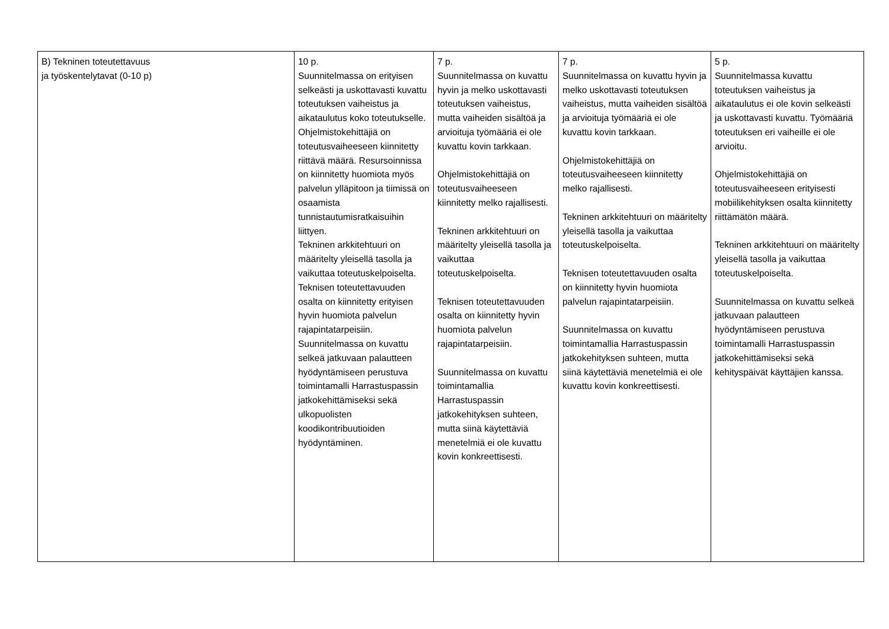| B) Tekninen toteutettavuus ja työskentelytavat (0-10 p) | 10 p. Suunnitelmassa on erityisen selkeästi ja uskottavasti kuvattu toteutuksen vaiheistus ja aikataulutus koko toteutukselle. Ohjelmistokehittäjiä on toteutusvaiheeseen kiinnitetty riittävä määrä. Resursoinnissa on kiinnitetty huomiota myös palvelun ylläpitoon ja tiimissä on osaamista tunnistautumisratkaisuihin liittyen. Tekninen arkkitehtuuri on määritelty yleisellä tasolla ja vaikuttaa toteutuskelpoiselta. Teknisen toteutettavuuden osalta on kiinnitetty erityisen hyvin huomiota palvelun rajapintatarpeisiin. Suunnitelmassa on kuvattu selkeä jatkuvaan palautteen hyödyntämiseen perustuva toimintamalli Harrastuspassin jatkokehittämiseksi sekä ulkopuolisten koodikontribuutioiden hyödyntäminen. | 7 p. Suunnitelmassa on kuvattu hyvin ja melko uskottavasti toteutuksen vaiheistus, mutta vaiheiden sisältöä ja arvioituja työmääriä ei ole kuvattu kovin tarkkaan. Ohjelmistokehittäjiä on toteutusvaiheeseen kiinnitetty melko rajallisesti. Tekninen arkkitehtuuri on määritelty yleisellä tasolla ja vaikuttaa toteutuskelpoiselta. Teknisen toteutettavuuden osalta on kiinnitetty hyvin huomiota palvelun rajapintatarpeisiin. Suunnitelmassa on kuvattu toimintamallia Harrastuspassin jatkokehityksen suhteen, mutta siinä käytettäviä menetelmiä ei ole kuvattu kovin konkreettisesti. | 7 p. Suunnitelmassa on kuvattu hyvin ja melko uskottavasti toteutuksen vaiheistus, mutta vaiheiden sisältöä ja arvioituja työmääriä ei ole kuvattu kovin tarkkaan. Ohjelmistokehittäjiä on toteutusvaiheeseen kiinnitetty melko rajallisesti. Tekninen arkkitehtuuri on määritelty yleisellä tasolla ja vaikuttaa toteutuskelpoiselta. Teknisen toteutettavuuden osalta on kiinnitetty hyvin huomiota palvelun rajapintatarpeisiin. Suunnitelmassa on kuvattu toimintamallia Harrastuspassin jatkokehityksen suhteen, mutta siinä käytettäviä menetelmiä ei ole kuvattu kovin konkreettisesti. | 5 p. Suunnitelmassa kuvattu toteutuksen vaiheistus ja aikataulutus ei ole kovin selkeästi ja uskottavasti kuvattu. Työmääriä toteutuksen eri vaiheille ei ole arvioitu. Ohjelmistokehittäjiä on toteutusvaiheeseen erityisesti mobiilikehityksen osalta kiinnitetty riittämätön määrä. Tekninen arkkitehtuuri on määritelty yleisellä tasolla ja vaikuttaa toteutuskelpoiselta. Suunnitelmassa on kuvattu selkeä jatkuvaan palautteen hyödyntämiseen perustuva toimintamalli Harrastuspassin jatkokehittämiseksi sekä kehityspäivät käyttäjien kanssa. |